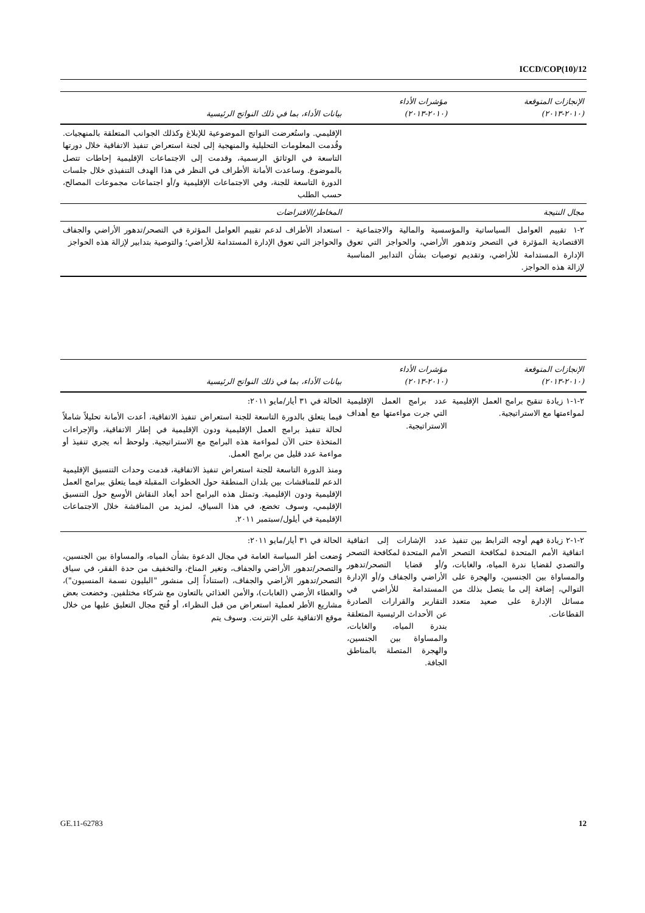ICCD/COP(10)/12
| الإنجازات المتوقعة (٢٠١٠-٢٠١٣) | مؤشرات الأداء (٢٠١٠-٢٠١٣) | بيانات الأداء، بما في ذلك النواتج الرئيسية |
| --- | --- | --- |
| | | الإقليمي. واستُعرضت النواتج الموضوعية للإبلاغ وكذلك الجوانب المتعلقة بالمنهجيات. وقُدمت المعلومات التحليلية والمنهجية إلى لجنة استعراض تنفيذ الاتفاقية خلال دورتها التاسعة في الوثائق الرسمية، وقدمت إلى الاجتماعات الإقليمية إحاطات تتصل بالموضوع. وساعدت الأمانة الأطراف في النظر في هذا الهدف التنفيذي خلال جلسات الدورة التاسعة للجنة، وفي الاجتماعات الإقليمية و/أو اجتماعات مجموعات المصالح، حسب الطلب |
| مجال النتيجة | | المخاطر/الافتراضات |
| ٢-١ تقييم العوامل السياساتية والمؤسسية والمالية والاجتماعية - الاقتصادية المؤثرة في التصحر وتدهور الأراضي، والحواجز التي تعوق الإدارة المستدامة للأراضي، وتقديم توصيات بشأن التدابير المناسبة لإزالة هذه الحواجز. | | استعداد الأطراف لدعم تقييم العوامل المؤثرة في التصحر/تدهور الأراضي والجفاف والحواجز التي تعوق الإدارة المستدامة للأراضي؛ والتوصية بتدابير لإزالة هذه الحواجز |
| الإنجازات المتوقعة (٢٠١٠-٢٠١٣) | مؤشرات الأداء (٢٠١٠-٢٠١٣) | بيانات الأداء، بما في ذلك النواتج الرئيسية |
| --- | --- | --- |
| ٢-١-١ زيادة تنقيح برامج العمل الإقليمية لمواءمتها مع الاستراتيجية. | عدد برامج العمل الإقليمية التي جرت مواءمتها مع أهداف الاستراتيجية. | الحالة في ٣١ أيار/مايو ٢٠١١: فيما يتعلق بالدورة التاسعة للجنة استعراض تنفيذ الاتفاقية، أعدت الأمانة تحليلاً شاملاً لحالة تنفيذ برامج العمل الإقليمية ودون الإقليمية في إطار الاتفاقية، والإجراءات المتخذة حتى الآن لمواءمة هذه البرامج مع الاستراتيجية. ولوحظ أنه يجري تنفيذ أو مواءمة عدد قليل من برامج العمل. ومنذ الدورة التاسعة للجنة استعراض تنفيذ الاتفاقية، قدمت وحدات التنسيق الإقليمية الدعم للمناقشات بين بلدان المنطقة حول الخطوات المقبلة فيما يتعلق ببرامج العمل الإقليمية ودون الإقليمية. وتمثل هذه البرامج أحد أبعاد النقاش الأوسع حول التنسيق الإقليمي، وسوف تخضع، في هذا السياق، لمزيد من المناقشة خلال الاجتماعات الإقليمية في أيلول/سبتمبر ٢٠١١. |
| ٢-١-٢ زيادة فهم أوجه الترابط بين تنفيذ اتفاقية الأمم المتحدة لمكافحة التصحر والتصدي لقضايا ندرة المياه، والغابات، والمساواة بين الجنسين، والهجرة على التوالي، إضافة إلى ما يتصل بذلك من مسائل الإدارة على صعيد متعدد القطاعات. | عدد الإشارات إلى اتفاقية الأمم المتحدة لمكافحة التصحر و/أو قضايا التصحر/تدهور الأراضي والجفاف و/أو الإدارة المستدامة للأراضي في التقارير والقرارات الصادرة عن الأحداث الرئيسية المتعلقة بندرة المياه، والغابات، والمساواة بين الجنسين، والهجرة المتصلة بالمناطق الجافة. | الحالة في ٣١ أيار/مايو ٢٠١١: وُضعت أطر السياسة العامة في مجال الدعوة بشأن المياه، والمساواة بين الجنسين، والتصحر/تدهور الأراضي والجفاف، وتغير المناخ، والتخفيف من حدة الفقر، في سياق التصحر/تدهور الأراضي والجفاف، (استناداً إلى منشور "البليون نسمة المنسيون")، والغطاء الأرضي (الغابات)، والأمن الغذائي بالتعاون مع شركاء مختلفين. وخضعت بعض مشاريع الأطر لعملية استعراض من قبل النظراء، أو فُتح مجال التعليق عليها من خلال موقع الاتفاقية على الإنترنت. وسوف يتم |
GE.11-62783 12